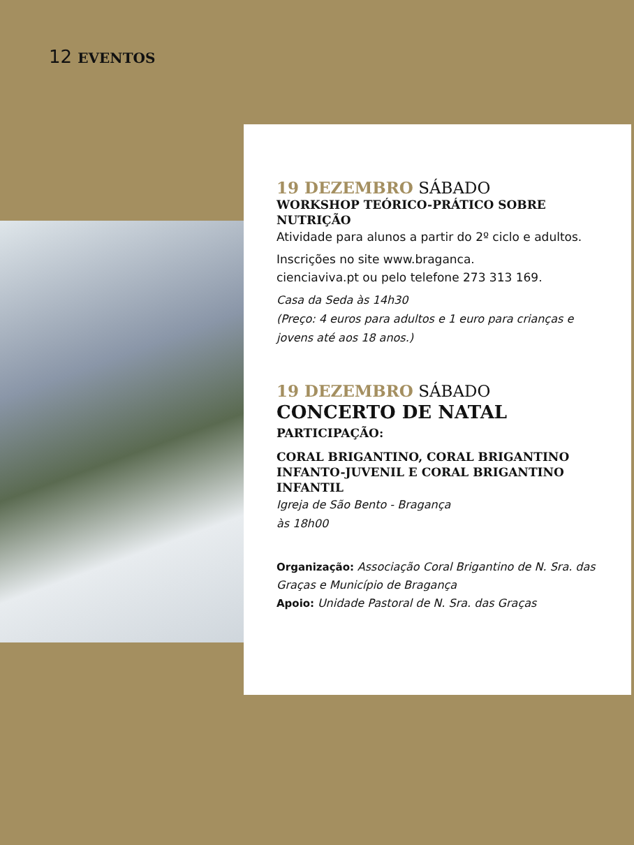12 EVENTOS
19 DEZEMBRO SÁBADO
WORKSHOP TEÓRICO-PRÁTICO SOBRE NUTRIÇÃO
Atividade para alunos a partir do 2º ciclo e adultos.
Inscrições no site www.braganca.
cienciaviva.pt ou pelo telefone 273 313 169.
Casa da Seda às 14h30
(Preço: 4 euros para adultos e 1 euro para crianças e jovens até aos 18 anos.)
19 DEZEMBRO SÁBADO
CONCERTO DE NATAL
PARTICIPAÇÃO:
CORAL BRIGANTINO, CORAL BRIGANTINO INFANTO-JUVENIL E CORAL BRIGANTINO INFANTIL
Igreja de São Bento - Bragança
às 18h00
Organização: Associação Coral Brigantino de N. Sra. das Graças e Município de Bragança
Apoio: Unidade Pastoral de N. Sra. das Graças